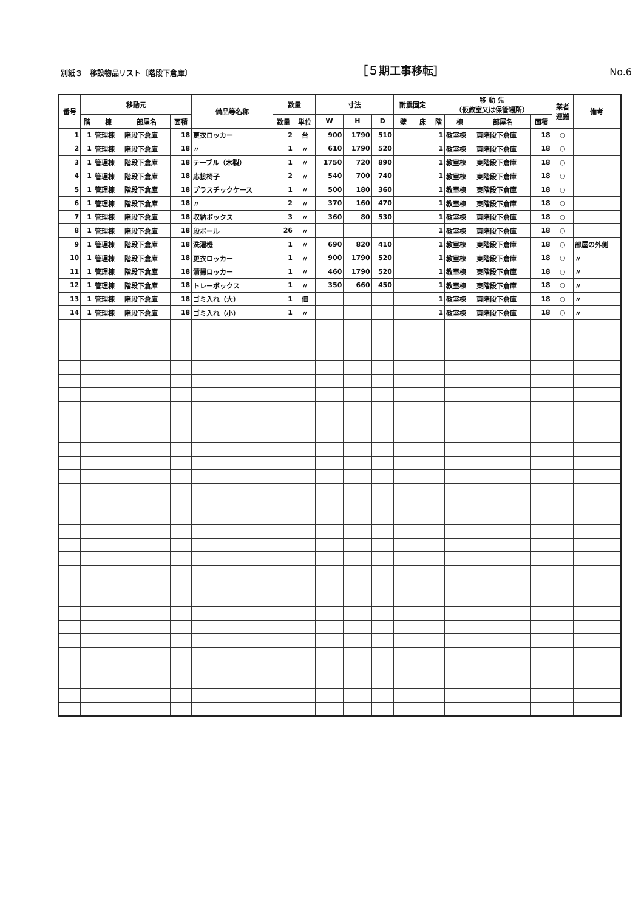別紙３　移設物品リスト〔階段下倉庫〕 ［５期工事移転］ No.6
| 番号 | 移動元 | | | | 備品等名称 | 数量 | | 寸法 | | | 耐震固定 | | 移 動 先 （仮教室又は保管場所） | | | | 業者 運搬 | 備考 |
| --- | --- | --- | --- | --- | --- | --- | --- | --- | --- | --- | --- | --- | --- | --- | --- | --- | --- | --- |
| | 階 | 棟 | 部屋名 | 面積 | | 数量 | 単位 | W | H | D | 壁 | 床 | 階 | 棟 | 部屋名 | 面積 | | |
| 1 | 1 | 管理棟 | 階段下倉庫 | 18 | 更衣ロッカー | 2 | 台 | 900 | 1790 | 510 | | | 1 | 教室棟 | 東階段下倉庫 | 18 | ○ | |
| 2 | 1 | 管理棟 | 階段下倉庫 | 18 | 〃 | 1 | 〃 | 610 | 1790 | 520 | | | 1 | 教室棟 | 東階段下倉庫 | 18 | ○ | |
| 3 | 1 | 管理棟 | 階段下倉庫 | 18 | テーブル（木製） | 1 | 〃 | 1750 | 720 | 890 | | | 1 | 教室棟 | 東階段下倉庫 | 18 | ○ | |
| 4 | 1 | 管理棟 | 階段下倉庫 | 18 | 応接椅子 | 2 | 〃 | 540 | 700 | 740 | | | 1 | 教室棟 | 東階段下倉庫 | 18 | ○ | |
| 5 | 1 | 管理棟 | 階段下倉庫 | 18 | プラスチックケース | 1 | 〃 | 500 | 180 | 360 | | | 1 | 教室棟 | 東階段下倉庫 | 18 | ○ | |
| 6 | 1 | 管理棟 | 階段下倉庫 | 18 | 〃 | 2 | 〃 | 370 | 160 | 470 | | | 1 | 教室棟 | 東階段下倉庫 | 18 | ○ | |
| 7 | 1 | 管理棟 | 階段下倉庫 | 18 | 収納ボックス | 3 | 〃 | 360 | 80 | 530 | | | 1 | 教室棟 | 東階段下倉庫 | 18 | ○ | |
| 8 | 1 | 管理棟 | 階段下倉庫 | 18 | 段ボール | 26 | 〃 | | | | | | 1 | 教室棟 | 東階段下倉庫 | 18 | ○ | |
| 9 | 1 | 管理棟 | 階段下倉庫 | 18 | 洗濯機 | 1 | 〃 | 690 | 820 | 410 | | | 1 | 教室棟 | 東階段下倉庫 | 18 | ○ | 部屋の外側 |
| 10 | 1 | 管理棟 | 階段下倉庫 | 18 | 更衣ロッカー | 1 | 〃 | 900 | 1790 | 520 | | | 1 | 教室棟 | 東階段下倉庫 | 18 | ○ | 〃 |
| 11 | 1 | 管理棟 | 階段下倉庫 | 18 | 清掃ロッカー | 1 | 〃 | 460 | 1790 | 520 | | | 1 | 教室棟 | 東階段下倉庫 | 18 | ○ | 〃 |
| 12 | 1 | 管理棟 | 階段下倉庫 | 18 | トレーボックス | 1 | 〃 | 350 | 660 | 450 | | | 1 | 教室棟 | 東階段下倉庫 | 18 | ○ | 〃 |
| 13 | 1 | 管理棟 | 階段下倉庫 | 18 | ゴミ入れ（大） | 1 | 個 | | | | | | 1 | 教室棟 | 東階段下倉庫 | 18 | ○ | 〃 |
| 14 | 1 | 管理棟 | 階段下倉庫 | 18 | ゴミ入れ（小） | 1 | 〃 | | | | | | 1 | 教室棟 | 東階段下倉庫 | 18 | ○ | 〃 |